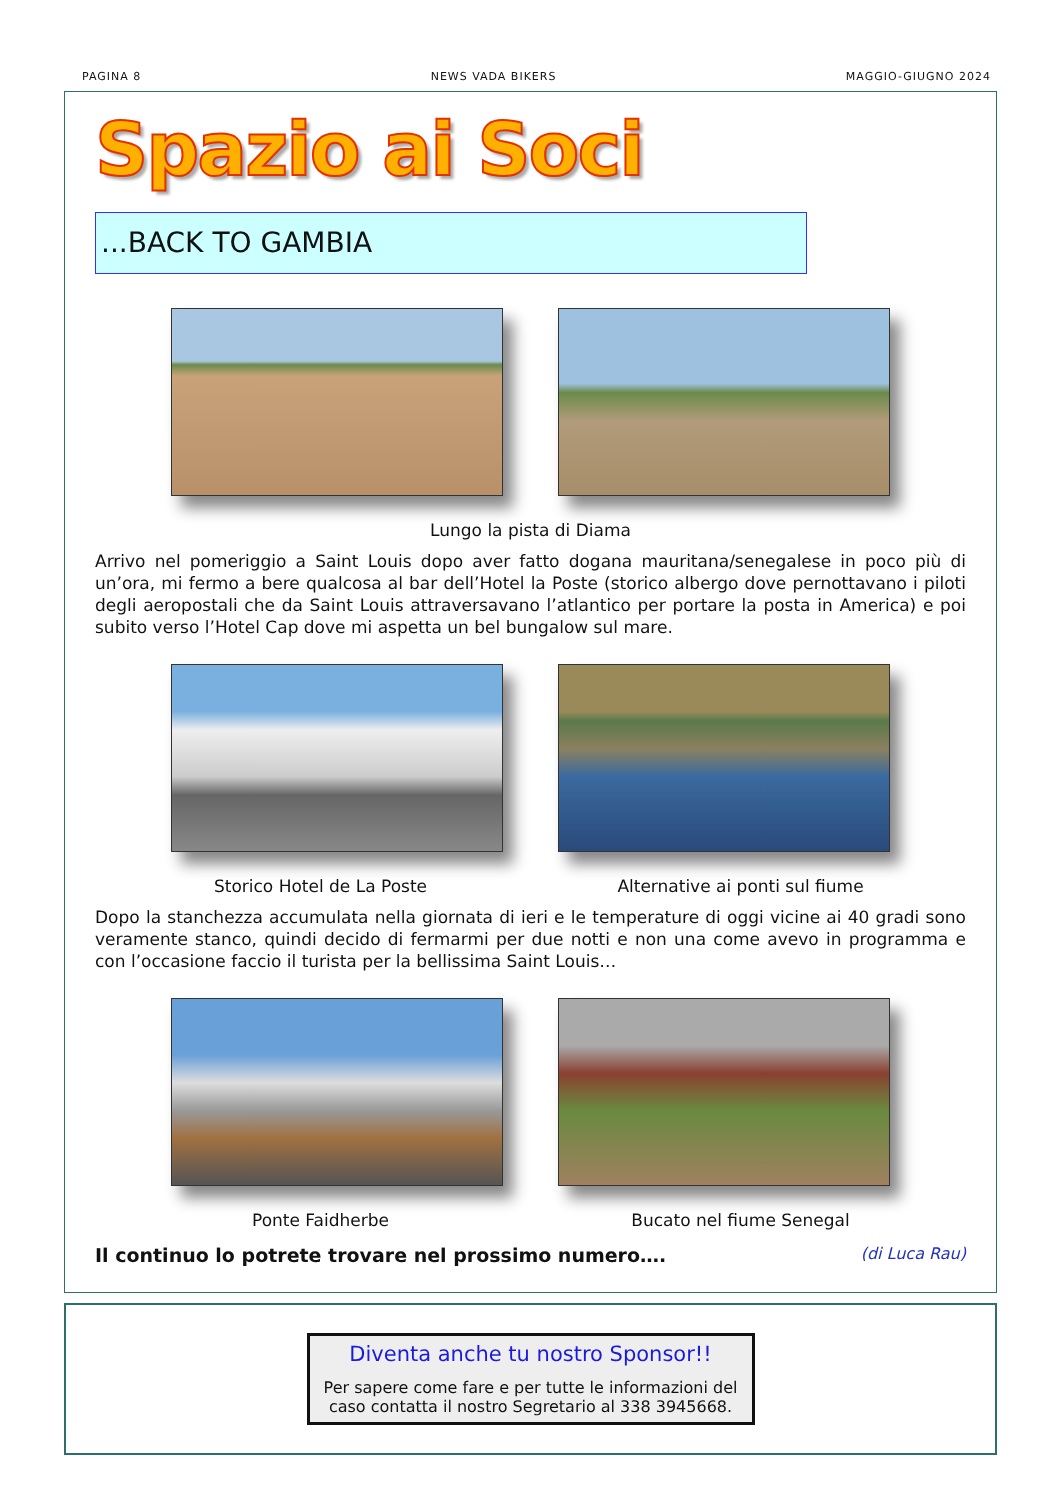PAGINA 8 NEWS VADA BIKERS MAGGIO-GIUGNO 2024
Spazio ai Soci
...BACK TO GAMBIA
Lungo la pista di Diama
Arrivo nel pomeriggio a Saint Louis dopo aver fatto dogana mauritana/senegalese in poco più di un’ora, mi fermo a bere qualcosa al bar dell’Hotel la Poste (storico albergo dove pernottavano i piloti degli aeropostali che da Saint Louis attraversavano l’atlantico per portare la posta in America) e poi subito verso l’Hotel Cap dove mi aspetta un bel bungalow sul mare.
Storico Hotel de La Poste Alternative ai ponti sul fiume
Dopo la stanchezza accumulata nella giornata di ieri e le temperature di oggi vicine ai 40 gradi sono veramente stanco, quindi decido di fermarmi per due notti e non una come avevo in programma e con l’occasione faccio il turista per la bellissima Saint Louis…
Ponte Faidherbe Bucato nel fiume Senegal
Il continuo lo potrete trovare nel prossimo numero…. (di Luca Rau)
Diventa anche tu nostro Sponsor!!
Per sapere come fare e per tutte le informazioni del caso contatta il nostro Segretario al 338 3945668.